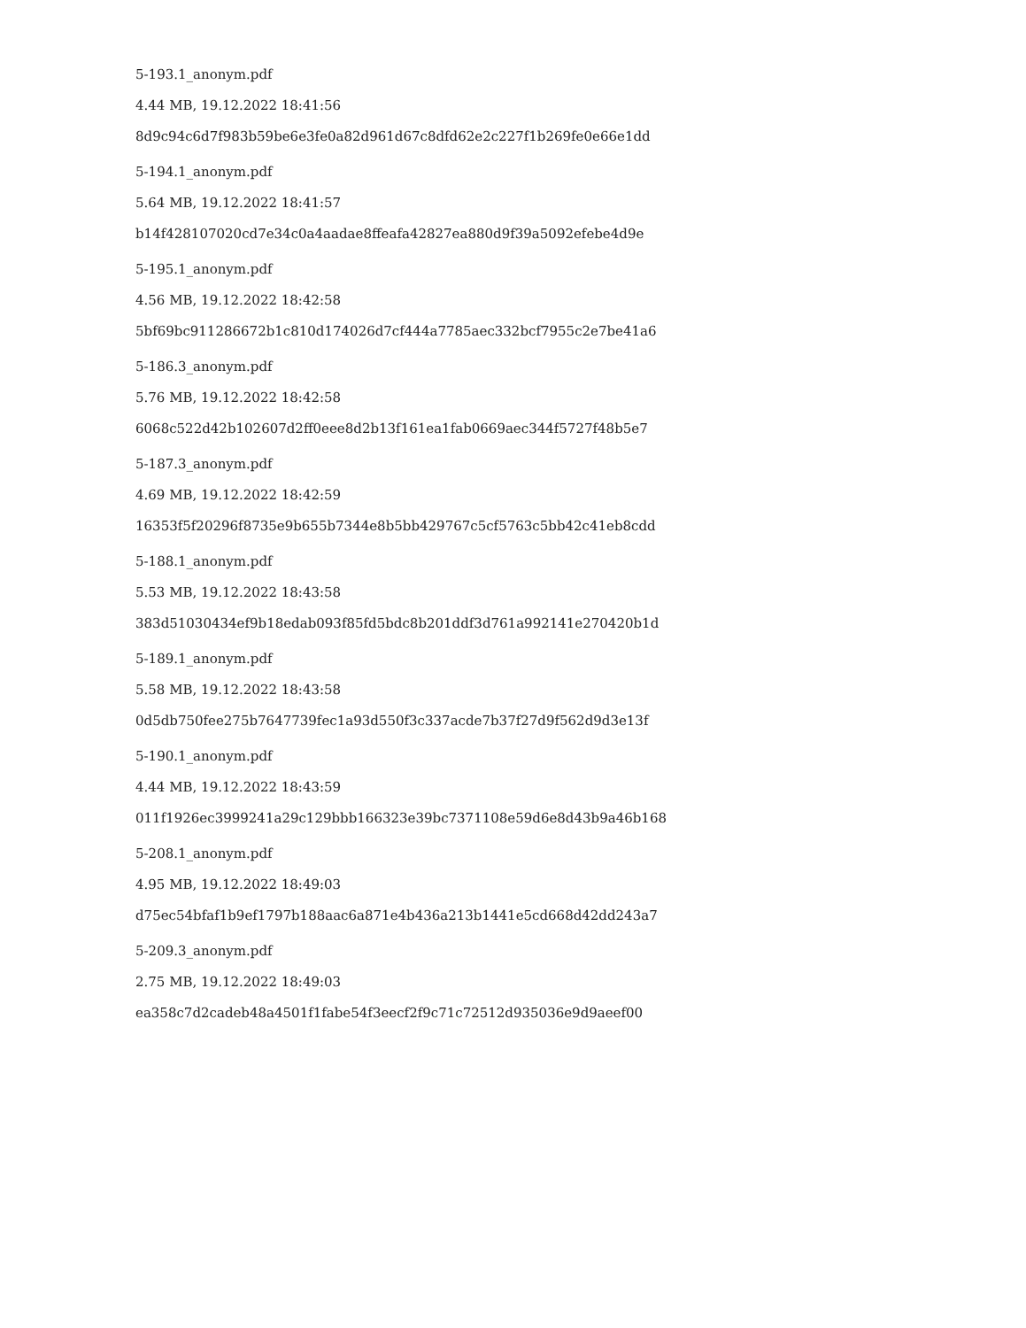5-193.1_anonym.pdf
4.44 MB, 19.12.2022 18:41:56
8d9c94c6d7f983b59be6e3fe0a82d961d67c8dfd62e2c227f1b269fe0e66e1dd
5-194.1_anonym.pdf
5.64 MB, 19.12.2022 18:41:57
b14f428107020cd7e34c0a4aadae8ffeafa42827ea880d9f39a5092efebe4d9e
5-195.1_anonym.pdf
4.56 MB, 19.12.2022 18:42:58
5bf69bc911286672b1c810d174026d7cf444a7785aec332bcf7955c2e7be41a6
5-186.3_anonym.pdf
5.76 MB, 19.12.2022 18:42:58
6068c522d42b102607d2ff0eee8d2b13f161ea1fab0669aec344f5727f48b5e7
5-187.3_anonym.pdf
4.69 MB, 19.12.2022 18:42:59
16353f5f20296f8735e9b655b7344e8b5bb429767c5cf5763c5bb42c41eb8cdd
5-188.1_anonym.pdf
5.53 MB, 19.12.2022 18:43:58
383d51030434ef9b18edab093f85fd5bdc8b201ddf3d761a992141e270420b1d
5-189.1_anonym.pdf
5.58 MB, 19.12.2022 18:43:58
0d5db750fee275b7647739fec1a93d550f3c337acde7b37f27d9f562d9d3e13f
5-190.1_anonym.pdf
4.44 MB, 19.12.2022 18:43:59
011f1926ec3999241a29c129bbb166323e39bc7371108e59d6e8d43b9a46b168
5-208.1_anonym.pdf
4.95 MB, 19.12.2022 18:49:03
d75ec54bfaf1b9ef1797b188aac6a871e4b436a213b1441e5cd668d42dd243a7
5-209.3_anonym.pdf
2.75 MB, 19.12.2022 18:49:03
ea358c7d2cadeb48a4501f1fabe54f3eecf2f9c71c72512d935036e9d9aeef00